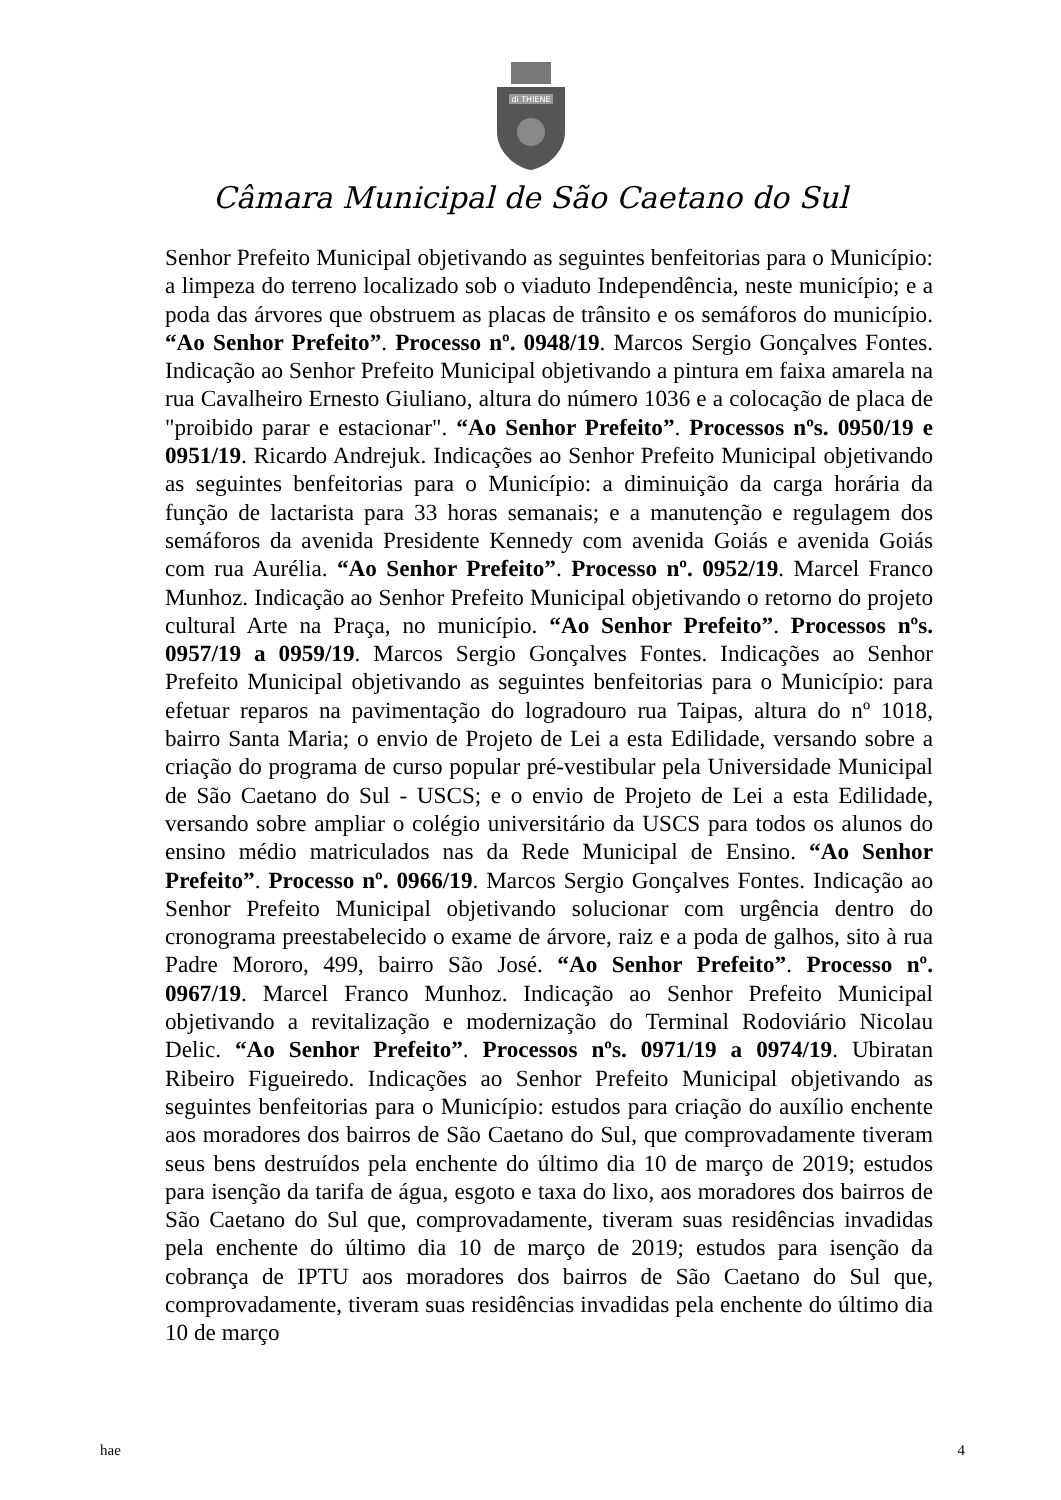di THIENE
Câmara Municipal de São Caetano do Sul
Senhor Prefeito Municipal objetivando as seguintes benfeitorias para o Município: a limpeza do terreno localizado sob o viaduto Independência, neste município; e a poda das árvores que obstruem as placas de trânsito e os semáforos do município. “Ao Senhor Prefeito”. Processo nº. 0948/19. Marcos Sergio Gonçalves Fontes. Indicação ao Senhor Prefeito Municipal objetivando a pintura em faixa amarela na rua Cavalheiro Ernesto Giuliano, altura do número 1036 e a colocação de placa de "proibido parar e estacionar". “Ao Senhor Prefeito”. Processos nºs. 0950/19 e 0951/19. Ricardo Andrejuk. Indicações ao Senhor Prefeito Municipal objetivando as seguintes benfeitorias para o Município: a diminuição da carga horária da função de lactarista para 33 horas semanais; e a manutenção e regulagem dos semáforos da avenida Presidente Kennedy com avenida Goiás e avenida Goiás com rua Aurélia. “Ao Senhor Prefeito”. Processo nº. 0952/19. Marcel Franco Munhoz. Indicação ao Senhor Prefeito Municipal objetivando o retorno do projeto cultural Arte na Praça, no município. “Ao Senhor Prefeito”. Processos nºs. 0957/19 a 0959/19. Marcos Sergio Gonçalves Fontes. Indicações ao Senhor Prefeito Municipal objetivando as seguintes benfeitorias para o Município: para efetuar reparos na pavimentação do logradouro rua Taipas, altura do nº 1018, bairro Santa Maria; o envio de Projeto de Lei a esta Edilidade, versando sobre a criação do programa de curso popular pré-vestibular pela Universidade Municipal de São Caetano do Sul - USCS; e o envio de Projeto de Lei a esta Edilidade, versando sobre ampliar o colégio universitário da USCS para todos os alunos do ensino médio matriculados nas da Rede Municipal de Ensino. “Ao Senhor Prefeito”. Processo nº. 0966/19. Marcos Sergio Gonçalves Fontes. Indicação ao Senhor Prefeito Municipal objetivando solucionar com urgência dentro do cronograma preestabelecido o exame de árvore, raiz e a poda de galhos, sito à rua Padre Mororo, 499, bairro São José. “Ao Senhor Prefeito”. Processo nº. 0967/19. Marcel Franco Munhoz. Indicação ao Senhor Prefeito Municipal objetivando a revitalização e modernização do Terminal Rodoviário Nicolau Delic. “Ao Senhor Prefeito”. Processos nºs. 0971/19 a 0974/19. Ubiratan Ribeiro Figueiredo. Indicações ao Senhor Prefeito Municipal objetivando as seguintes benfeitorias para o Município: estudos para criação do auxílio enchente aos moradores dos bairros de São Caetano do Sul, que comprovadamente tiveram seus bens destruídos pela enchente do último dia 10 de março de 2019; estudos para isenção da tarifa de água, esgoto e taxa do lixo, aos moradores dos bairros de São Caetano do Sul que, comprovadamente, tiveram suas residências invadidas pela enchente do último dia 10 de março de 2019; estudos para isenção da cobrança de IPTU aos moradores dos bairros de São Caetano do Sul que, comprovadamente, tiveram suas residências invadidas pela enchente do último dia 10 de março
hae 4